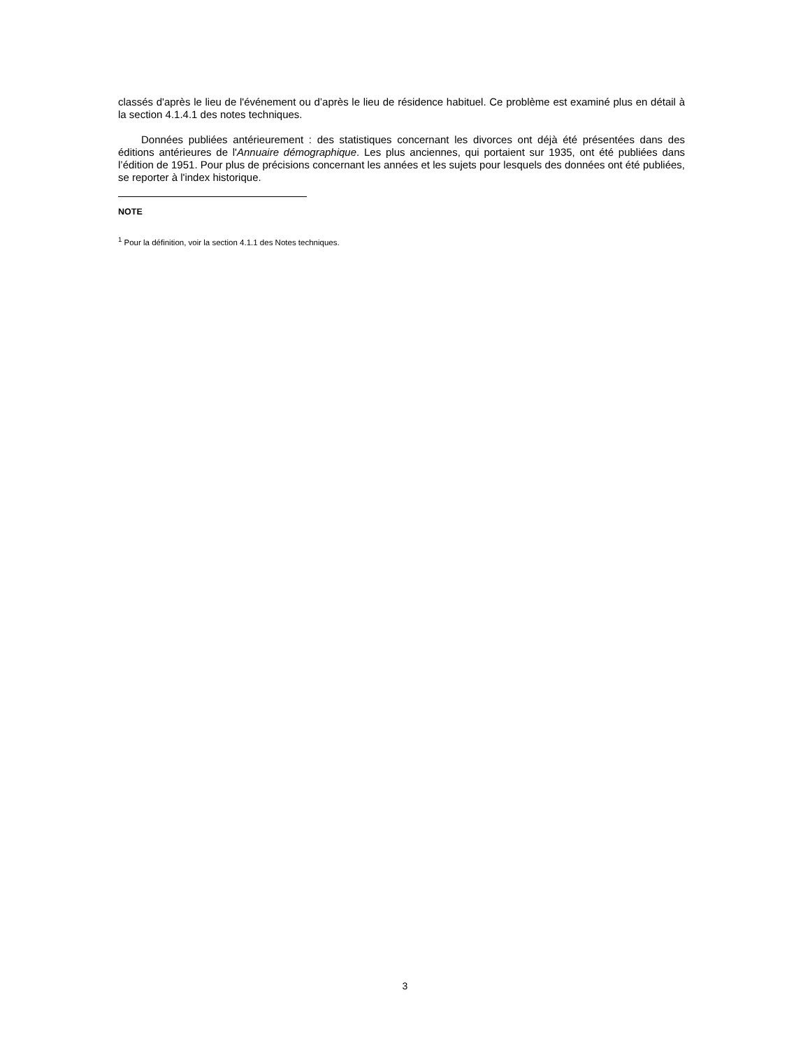classés d'après le lieu de l'événement ou d’après le lieu de résidence habituel. Ce problème est examiné plus en détail à la section 4.1.4.1 des notes techniques.
Données publiées antérieurement : des statistiques concernant les divorces ont déjà été présentées dans des éditions antérieures de l'Annuaire démographique. Les plus anciennes, qui portaient sur 1935, ont été publiées dans l’édition de 1951. Pour plus de précisions concernant les années et les sujets pour lesquels des données ont été publiées, se reporter à l'index historique.
NOTE
<sup>1</sup> Pour la définition, voir la section 4.1.1 des Notes techniques.
3